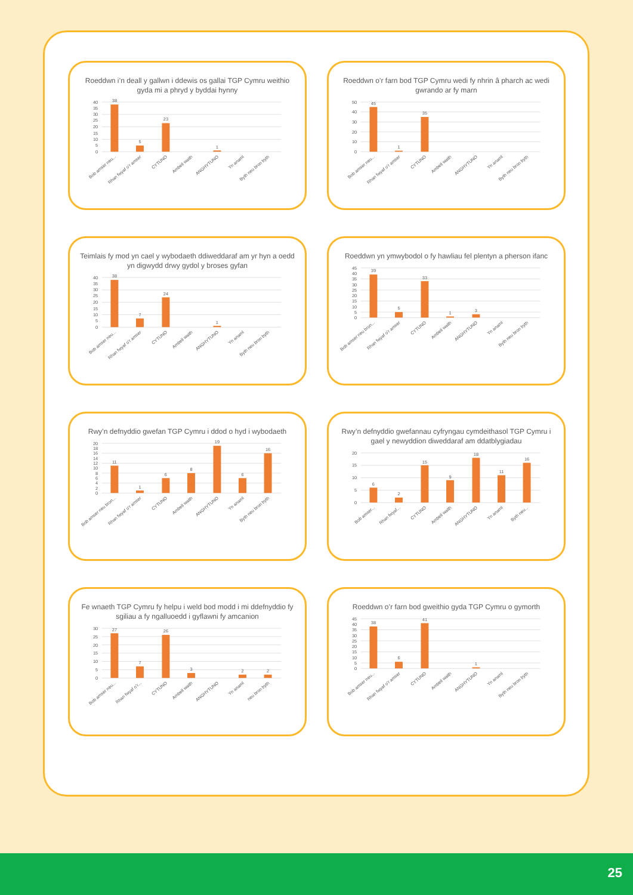Roeddwn i’n deall y gallwn i ddewis os gallai TGP Cymru weithio gyda mi a phryd y byddai hynny
40
35
30
25
20
15
10
5
0
38
5
23
1
Bob amser neu...
Rhan fwyaf o’r amser
CYTUNO
Ambell waith
ANGHYTUNO
Yn anaml
Byth neu bron byth
Roeddwn o’r farn bod TGP Cymru wedi fy nhrin â pharch ac wedi gwrando ar fy marn
50
40
30
20
10
0
45
1
35
Bob amser neu...
Rhan fwyaf o’r amser
CYTUNO
Ambell waith
ANGHYTUNO
Yn anaml
Byth neu bron byth
Teimlais fy mod yn cael y wybodaeth ddiweddaraf am yr hyn a oedd yn digwydd drwy gydol y broses gyfan
40
35
30
25
20
15
10
5
0
38
7
24
1
Bob amser neu...
Rhan fwyaf o’r amser
CYTUNO
Ambell waith
ANGHYTUNO
Yn anaml
Byth neu bron byth
Roeddwn yn ymwybodol o fy hawliau fel plentyn a pherson ifanc
45
40
35
30
25
20
15
10
5
0
39
5
33
1
3
Bob amser neu bron...
Rhan fwyaf o’r amser
CYTUNO
Ambell waith
ANGHYTUNO
Yn anaml
Byth neu bron byth
Rwy’n defnyddio gwefan TGP Cymru i ddod o hyd i wybodaeth
20
18
16
14
12
10
8
6
4
2
0
11
1
6
8
19
6
16
Bob amser neu bron...
Rhan fwyaf o’r amser
CYTUNO
Ambell waith
ANGHYTUNO
Yn anaml
Byth neu bron byth
Rwy’n defnyddio gwefannau cyfryngau cymdeithasol TGP Cymru i gael y newyddion diweddaraf am ddatblygiadau
20
15
10
5
0
6
2
15
9
18
11
16
Bob amser...
Rhan fwyaf...
CYTUNO
Ambell waith
ANGHYTUNO
Yn anaml
Byth neu...
Fe wnaeth TGP Cymru fy helpu i weld bod modd i mi ddefnyddio fy sgiliau a fy ngalluoedd i gyflawni fy amcanion
30
25
20
15
10
5
0
27
7
26
3
2
2
Bob amser neu...
Rhan fwyaf o’r...
CYTUNO
Ambell waith
ANGHYTUNO
Yn anaml
neu bron byth
Roeddwn o’r farn bod gweithio gyda TGP Cymru o gymorth
45
40
35
30
25
20
15
10
5
0
38
6
41
1
Bob amser neu...
Rhan fwyaf o’r amser
CYTUNO
Ambell waith
ANGHYTUNO
Yn anaml
Byth neu bron byth
25